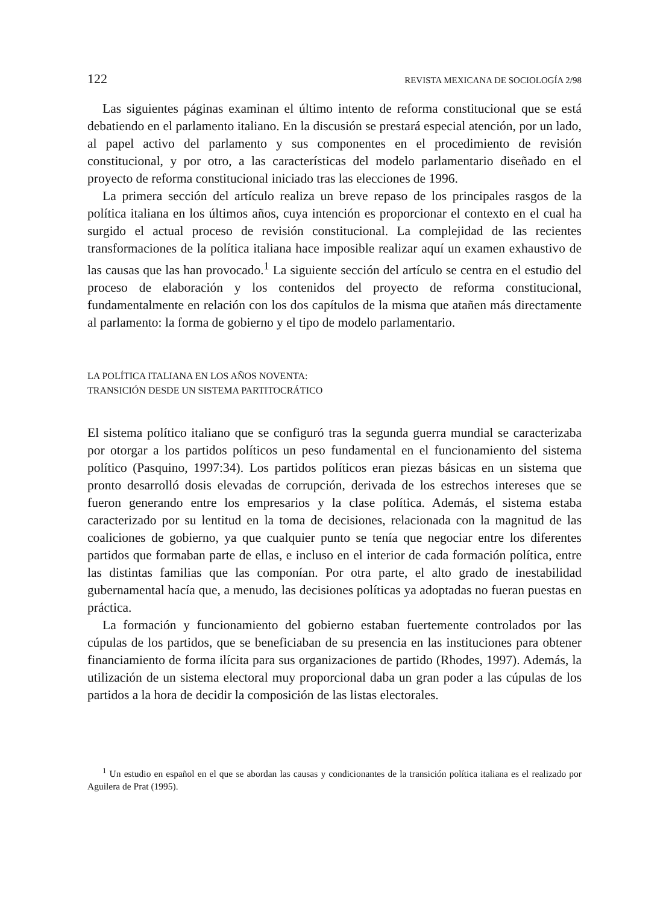122 REVISTA MEXICANA DE SOCIOLOGÍA 2/98
Las siguientes páginas examinan el último intento de reforma constitucional que se está debatiendo en el parlamento italiano. En la discusión se prestará especial atención, por un lado, al papel activo del parlamento y sus componentes en el procedimiento de revisión constitucional, y por otro, a las características del modelo parlamentario diseñado en el proyecto de reforma constitucional iniciado tras las elecciones de 1996.
La primera sección del artículo realiza un breve repaso de los principales rasgos de la política italiana en los últimos años, cuya intención es proporcionar el contexto en el cual ha surgido el actual proceso de revisión constitucional. La complejidad de las recientes transformaciones de la política italiana hace imposible realizar aquí un examen exhaustivo de las causas que las han provocado.<sup>1</sup> La siguiente sección del artículo se centra en el estudio del proceso de elaboración y los contenidos del proyecto de reforma constitucional, fundamentalmente en relación con los dos capítulos de la misma que atañen más directamente al parlamento: la forma de gobierno y el tipo de modelo parlamentario.
LA POLÍTICA ITALIANA EN LOS AÑOS NOVENTA:
TRANSICIÓN DESDE UN SISTEMA PARTITOCRÁTICO
El sistema político italiano que se configuró tras la segunda guerra mundial se caracterizaba por otorgar a los partidos políticos un peso fundamental en el funcionamiento del sistema político (Pasquino, 1997:34). Los partidos políticos eran piezas básicas en un sistema que pronto desarrolló dosis elevadas de corrupción, derivada de los estrechos intereses que se fueron generando entre los empresarios y la clase política. Además, el sistema estaba caracterizado por su lentitud en la toma de decisiones, relacionada con la magnitud de las coaliciones de gobierno, ya que cualquier punto se tenía que negociar entre los diferentes partidos que formaban parte de ellas, e incluso en el interior de cada formación política, entre las distintas familias que las componían. Por otra parte, el alto grado de inestabilidad gubernamental hacía que, a menudo, las decisiones políticas ya adoptadas no fueran puestas en práctica.
La formación y funcionamiento del gobierno estaban fuertemente controlados por las cúpulas de los partidos, que se beneficiaban de su presencia en las instituciones para obtener financiamiento de forma ilícita para sus organizaciones de partido (Rhodes, 1997). Además, la utilización de un sistema electoral muy proporcional daba un gran poder a las cúpulas de los partidos a la hora de decidir la composición de las listas electorales.
<sup>1</sup> Un estudio en español en el que se abordan las causas y condicionantes de la transición política italiana es el realizado por Aguilera de Prat (1995).